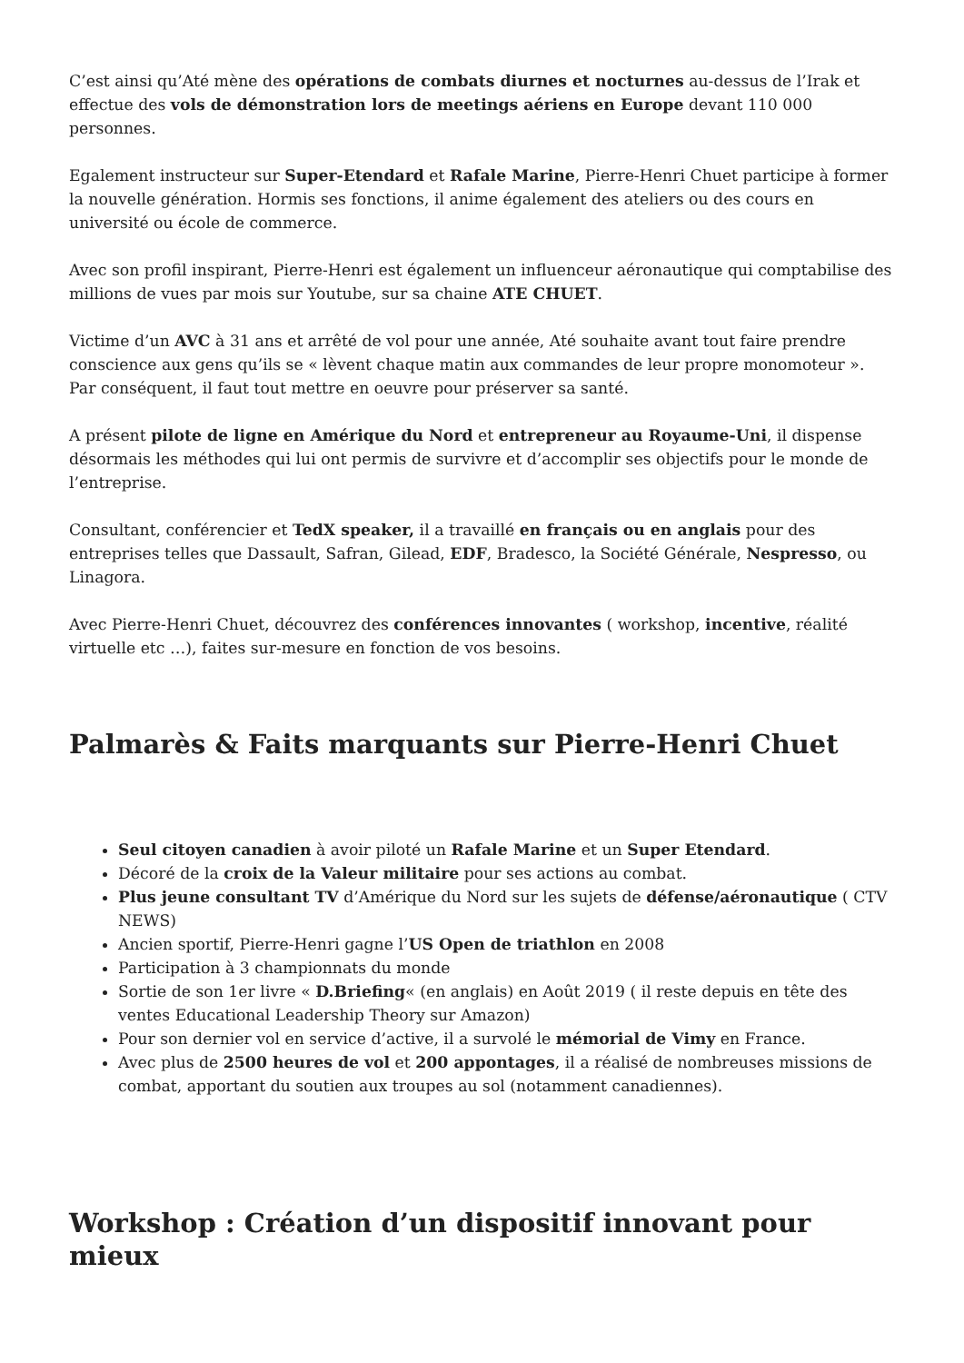C’est ainsi qu’Até mène des opérations de combats diurnes et nocturnes au-dessus de l’Irak et effectue des vols de démonstration lors de meetings aériens en Europe devant 110 000 personnes.
Egalement instructeur sur Super-Etendard et Rafale Marine, Pierre-Henri Chuet participe à former la nouvelle génération. Hormis ses fonctions, il anime également des ateliers ou des cours en université ou école de commerce.
Avec son profil inspirant, Pierre-Henri est également un influenceur aéronautique qui comptabilise des millions de vues par mois sur Youtube, sur sa chaine ATE CHUET.
Victime d’un AVC à 31 ans et arrêté de vol pour une année, Até souhaite avant tout faire prendre conscience aux gens qu’ils se « lèvent chaque matin aux commandes de leur propre monomoteur ». Par conséquent, il faut tout mettre en oeuvre pour préserver sa santé.
A présent pilote de ligne en Amérique du Nord et entrepreneur au Royaume-Uni, il dispense désormais les méthodes qui lui ont permis de survivre et d’accomplir ses objectifs pour le monde de l’entreprise.
Consultant, conférencier et TedX speaker, il a travaillé en français ou en anglais pour des entreprises telles que Dassault, Safran, Gilead, EDF, Bradesco, la Société Générale, Nespresso, ou Linagora.
Avec Pierre-Henri Chuet, découvrez des conférences innovantes ( workshop, incentive, réalité virtuelle etc …), faites sur-mesure en fonction de vos besoins.
Palmarès & Faits marquants sur Pierre-Henri Chuet
Seul citoyen canadien à avoir piloté un Rafale Marine et un Super Etendard.
Décoré de la croix de la Valeur militaire pour ses actions au combat.
Plus jeune consultant TV d’Amérique du Nord sur les sujets de défense/aéronautique ( CTV NEWS)
Ancien sportif, Pierre-Henri gagne l’US Open de triathlon en 2008
Participation à 3 championnats du monde
Sortie de son 1er livre « D.Briefing« (en anglais) en Août 2019 ( il reste depuis en tête des ventes Educational Leadership Theory sur Amazon)
Pour son dernier vol en service d’active, il a survolé le mémorial de Vimy en France.
Avec plus de 2500 heures de vol et 200 appontages, il a réalisé de nombreuses missions de combat, apportant du soutien aux troupes au sol (notamment canadiennes).
Workshop : Création d’un dispositif innovant pour mieux